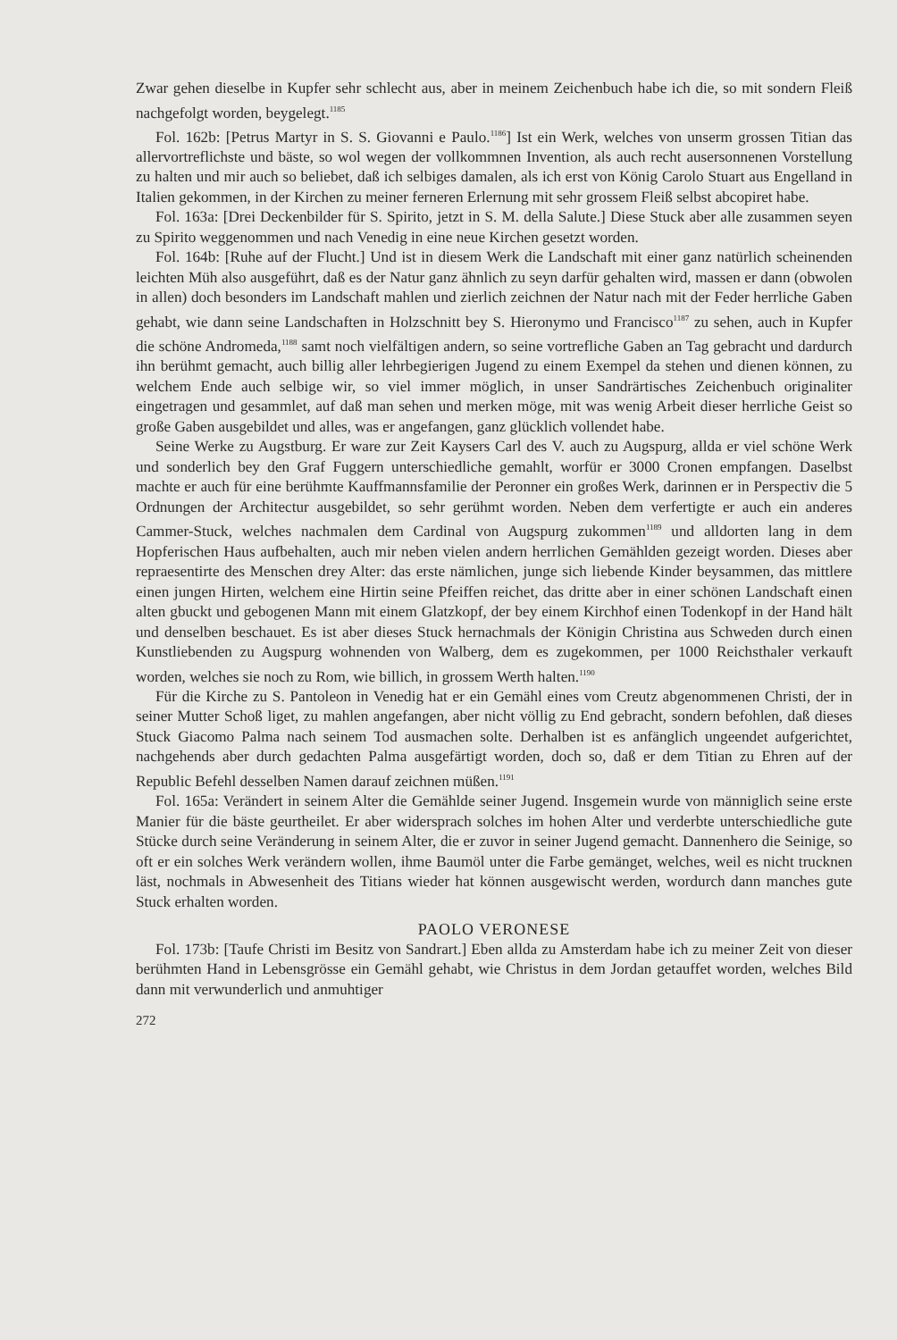Zwar gehen dieselbe in Kupfer sehr schlecht aus, aber in meinem Zeichenbuch habe ich die, so mit sondern Fleiß nachgefolgt worden, beygelegt.<sup>1185</sup>
Fol. 162b: [Petrus Martyr in S. S. Giovanni e Paulo.<sup>1186</sup>] Ist ein Werk, welches von unserm grossen Titian das allervortreflichste und bäste, so wol wegen der vollkommnen Invention, als auch recht ausersonnenen Vorstellung zu halten und mir auch so beliebet, daß ich selbiges damalen, als ich erst von König Carolo Stuart aus Engelland in Italien gekommen, in der Kirchen zu meiner ferneren Erlernung mit sehr grossem Fleiß selbst abcopiret habe.
Fol. 163a: [Drei Deckenbilder für S. Spirito, jetzt in S. M. della Salute.] Diese Stuck aber alle zusammen seyen zu Spirito weggenommen und nach Venedig in eine neue Kirchen gesetzt worden.
Fol. 164b: [Ruhe auf der Flucht.] Und ist in diesem Werk die Landschaft mit einer ganz natürlich scheinenden leichten Müh also ausgeführt, daß es der Natur ganz ähnlich zu seyn darfür gehalten wird, massen er dann (obwolen in allen) doch besonders im Landschaft mahlen und zierlich zeichnen der Natur nach mit der Feder herrliche Gaben gehabt, wie dann seine Landschaften in Holzschnitt bey S. Hieronymo und Francisco<sup>1187</sup> zu sehen, auch in Kupfer die schöne Andromeda,<sup>1188</sup> samt noch vielfältigen andern, so seine vortrefliche Gaben an Tag gebracht und dardurch ihn berühmt gemacht, auch billig aller lehrbegierigen Jugend zu einem Exempel da stehen und dienen können, zu welchem Ende auch selbige wir, so viel immer möglich, in unser Sandrärtisches Zeichenbuch originaliter eingetragen und gesammlet, auf daß man sehen und merken möge, mit was wenig Arbeit dieser herrliche Geist so große Gaben ausgebildet und alles, was er angefangen, ganz glücklich vollendet habe.
Seine Werke zu Augstburg. Er ware zur Zeit Kaysers Carl des V. auch zu Augspurg, allda er viel schöne Werk und sonderlich bey den Graf Fuggern unterschiedliche gemahlt, worfür er 3000 Cronen empfangen. Daselbst machte er auch für eine berühmte Kauffmannsfamilie der Peronner ein großes Werk, darinnen er in Perspectiv die 5 Ordnungen der Architectur ausgebildet, so sehr gerühmt worden. Neben dem verfertigte er auch ein anderes Cammer-Stuck, welches nachmalen dem Cardinal von Augspurg zukommen<sup>1189</sup> und alldorten lang in dem Hopferischen Haus aufbehalten, auch mir neben vielen andern herrlichen Gemählden gezeigt worden. Dieses aber repraesentirte des Menschen drey Alter: das erste nämlichen, junge sich liebende Kinder beysammen, das mittlere einen jungen Hirten, welchem eine Hirtin seine Pfeiffen reichet, das dritte aber in einer schönen Landschaft einen alten gbuckt und gebogenen Mann mit einem Glatzkopf, der bey einem Kirchhof einen Todenkopf in der Hand hält und denselben beschauet. Es ist aber dieses Stuck hernachmals der Königin Christina aus Schweden durch einen Kunstliebenden zu Augspurg wohnenden von Walberg, dem es zugekommen, per 1000 Reichsthaler verkauft worden, welches sie noch zu Rom, wie billich, in grossem Werth halten.<sup>1190</sup>
Für die Kirche zu S. Pantoleon in Venedig hat er ein Gemähl eines vom Creutz abgenommenen Christi, der in seiner Mutter Schoß liget, zu mahlen angefangen, aber nicht völlig zu End gebracht, sondern befohlen, daß dieses Stuck Giacomo Palma nach seinem Tod ausmachen solte. Derhalben ist es anfänglich ungeendet aufgerichtet, nachgehends aber durch gedachten Palma ausgefärtigt worden, doch so, daß er dem Titian zu Ehren auf der Republic Befehl desselben Namen darauf zeichnen müßen.<sup>1191</sup>
Fol. 165a: Verändert in seinem Alter die Gemählde seiner Jugend. Insgemein wurde von männiglich seine erste Manier für die bäste geurtheilet. Er aber widersprach solches im hohen Alter und verderbte unterschiedliche gute Stücke durch seine Veränderung in seinem Alter, die er zuvor in seiner Jugend gemacht. Dannenhero die Seinige, so oft er ein solches Werk verändern wollen, ihme Baumöl unter die Farbe gemänget, welches, weil es nicht trucknen läst, nochmals in Abwesenheit des Titians wieder hat können ausgewischt werden, wordurch dann manches gute Stuck erhalten worden.
PAOLO VERONESE
Fol. 173b: [Taufe Christi im Besitz von Sandrart.] Eben allda zu Amsterdam habe ich zu meiner Zeit von dieser berühmten Hand in Lebensgrösse ein Gemähl gehabt, wie Christus in dem Jordan getauffet worden, welches Bild dann mit verwunderlich und anmuhtiger
272